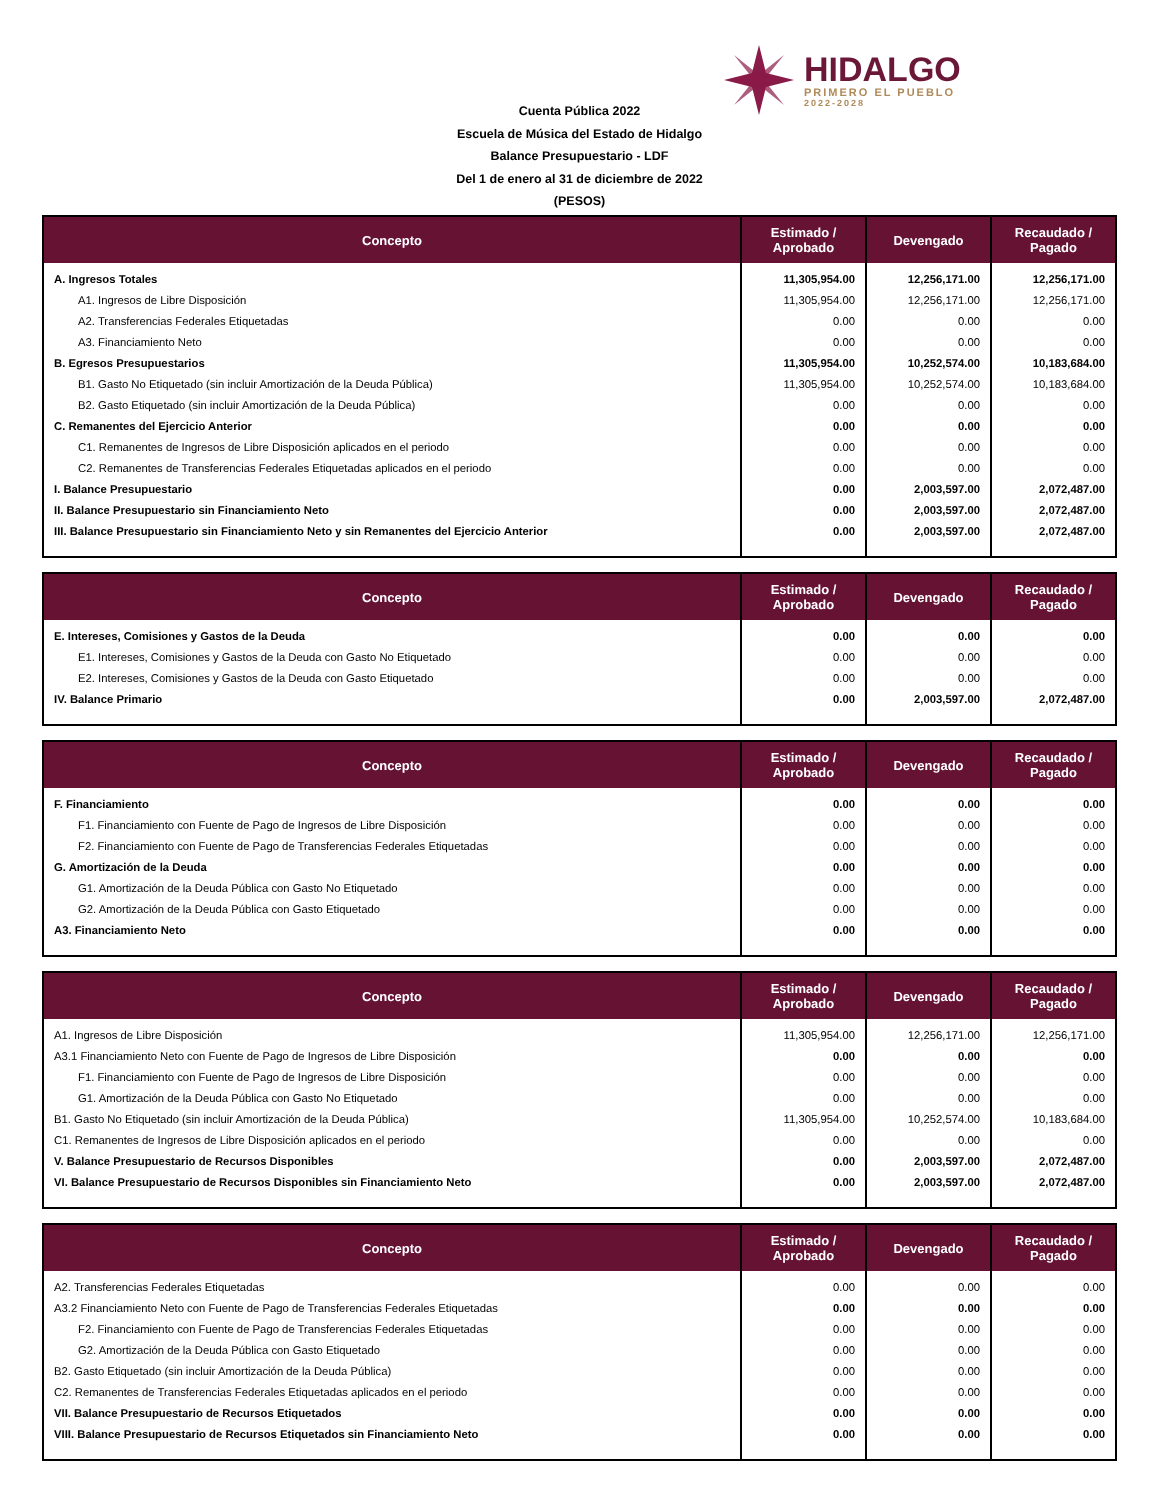HIDALGO
PRIMERO EL PUEBLO
2022-2028
Cuenta Pública 2022
Escuela de Música del Estado de Hidalgo
Balance Presupuestario - LDF
Del 1 de enero al 31 de diciembre de 2022
(PESOS)
| Concepto | Estimado / Aprobado | Devengado | Recaudado / Pagado |
| --- | --- | --- | --- |
| A. Ingresos Totales | 11,305,954.00 | 12,256,171.00 | 12,256,171.00 |
| A1. Ingresos de Libre Disposición | 11,305,954.00 | 12,256,171.00 | 12,256,171.00 |
| A2. Transferencias Federales Etiquetadas | 0.00 | 0.00 | 0.00 |
| A3. Financiamiento Neto | 0.00 | 0.00 | 0.00 |
| B. Egresos Presupuestarios | 11,305,954.00 | 10,252,574.00 | 10,183,684.00 |
| B1. Gasto No Etiquetado (sin incluir Amortización de la Deuda Pública) | 11,305,954.00 | 10,252,574.00 | 10,183,684.00 |
| B2. Gasto Etiquetado (sin incluir Amortización de la Deuda Pública) | 0.00 | 0.00 | 0.00 |
| C. Remanentes del Ejercicio Anterior | 0.00 | 0.00 | 0.00 |
| C1. Remanentes de Ingresos de Libre Disposición aplicados en el periodo | 0.00 | 0.00 | 0.00 |
| C2. Remanentes de Transferencias Federales Etiquetadas aplicados en el periodo | 0.00 | 0.00 | 0.00 |
| I. Balance Presupuestario | 0.00 | 2,003,597.00 | 2,072,487.00 |
| II. Balance Presupuestario sin Financiamiento Neto | 0.00 | 2,003,597.00 | 2,072,487.00 |
| III. Balance Presupuestario sin Financiamiento Neto y sin Remanentes del Ejercicio Anterior | 0.00 | 2,003,597.00 | 2,072,487.00 |
| Concepto | Estimado / Aprobado | Devengado | Recaudado / Pagado |
| --- | --- | --- | --- |
| E. Intereses, Comisiones y Gastos de la Deuda | 0.00 | 0.00 | 0.00 |
| E1. Intereses, Comisiones y Gastos de la Deuda con Gasto No Etiquetado | 0.00 | 0.00 | 0.00 |
| E2. Intereses, Comisiones y Gastos de la Deuda con Gasto Etiquetado | 0.00 | 0.00 | 0.00 |
| IV. Balance Primario | 0.00 | 2,003,597.00 | 2,072,487.00 |
| Concepto | Estimado / Aprobado | Devengado | Recaudado / Pagado |
| --- | --- | --- | --- |
| F. Financiamiento | 0.00 | 0.00 | 0.00 |
| F1. Financiamiento con Fuente de Pago de Ingresos de Libre Disposición | 0.00 | 0.00 | 0.00 |
| F2. Financiamiento con Fuente de Pago de Transferencias Federales Etiquetadas | 0.00 | 0.00 | 0.00 |
| G. Amortización de la Deuda | 0.00 | 0.00 | 0.00 |
| G1. Amortización de la Deuda Pública con Gasto No Etiquetado | 0.00 | 0.00 | 0.00 |
| G2. Amortización de la Deuda Pública con Gasto Etiquetado | 0.00 | 0.00 | 0.00 |
| A3. Financiamiento Neto | 0.00 | 0.00 | 0.00 |
| Concepto | Estimado / Aprobado | Devengado | Recaudado / Pagado |
| --- | --- | --- | --- |
| A1. Ingresos de Libre Disposición | 11,305,954.00 | 12,256,171.00 | 12,256,171.00 |
| A3.1 Financiamiento Neto con Fuente de Pago de Ingresos de Libre Disposición | 0.00 | 0.00 | 0.00 |
| F1. Financiamiento con Fuente de Pago de Ingresos de Libre Disposición | 0.00 | 0.00 | 0.00 |
| G1. Amortización de la Deuda Pública con Gasto No Etiquetado | 0.00 | 0.00 | 0.00 |
| B1. Gasto No Etiquetado (sin incluir Amortización de la Deuda Pública) | 11,305,954.00 | 10,252,574.00 | 10,183,684.00 |
| C1. Remanentes de Ingresos de Libre Disposición aplicados en el periodo | 0.00 | 0.00 | 0.00 |
| V. Balance Presupuestario de Recursos Disponibles | 0.00 | 2,003,597.00 | 2,072,487.00 |
| VI. Balance Presupuestario de Recursos Disponibles sin Financiamiento Neto | 0.00 | 2,003,597.00 | 2,072,487.00 |
| Concepto | Estimado / Aprobado | Devengado | Recaudado / Pagado |
| --- | --- | --- | --- |
| A2. Transferencias Federales Etiquetadas | 0.00 | 0.00 | 0.00 |
| A3.2 Financiamiento Neto con Fuente de Pago de Transferencias Federales Etiquetadas | 0.00 | 0.00 | 0.00 |
| F2. Financiamiento con Fuente de Pago de Transferencias Federales Etiquetadas | 0.00 | 0.00 | 0.00 |
| G2. Amortización de la Deuda Pública con Gasto Etiquetado | 0.00 | 0.00 | 0.00 |
| B2. Gasto Etiquetado (sin incluir Amortización de la Deuda Pública) | 0.00 | 0.00 | 0.00 |
| C2. Remanentes de Transferencias Federales Etiquetadas aplicados en el periodo | 0.00 | 0.00 | 0.00 |
| VII. Balance Presupuestario de Recursos Etiquetados | 0.00 | 0.00 | 0.00 |
| VIII. Balance Presupuestario de Recursos Etiquetados sin Financiamiento Neto | 0.00 | 0.00 | 0.00 |